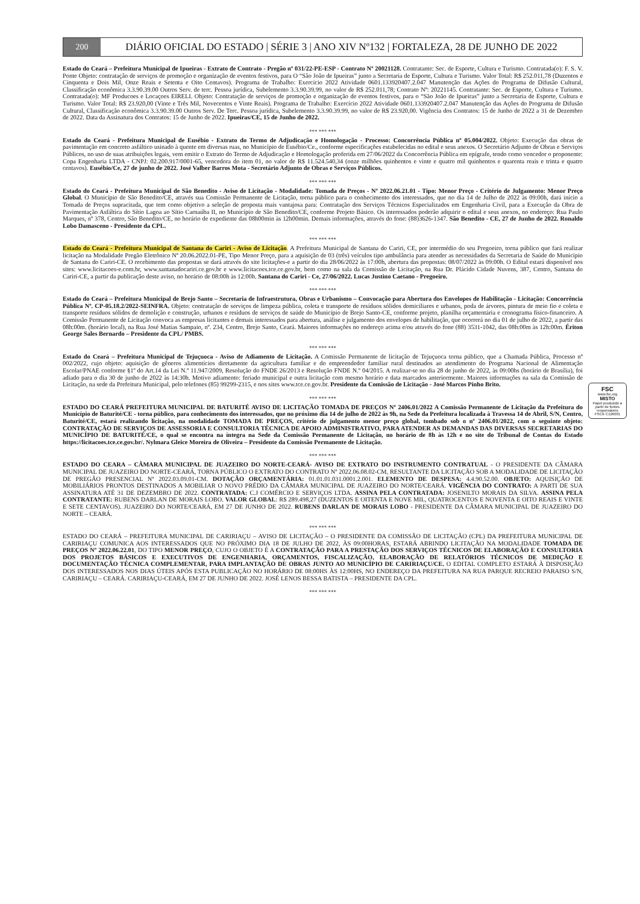200
DIÁRIO OFICIAL DO ESTADO | SÉRIE 3 | ANO XIV Nº132 | FORTALEZA, 28 DE JUNHO DE 2022
Estado do Ceará – Prefeitura Municipal de Ipueiras - Extrato de Contrato - Pregão nº 031/22-PE-ESP - Contrato Nº 20021128. Contratante: Sec. de Esporte, Cultura e Turismo. Contratada(o): F. S. V. Ponte Objeto: contratação de serviços de promoção e organização de eventos festivos, para O “São João de Ipueiras” junto a Secretaria de Esporte, Cultura e Turismo. Valor Total: R$ 252.011,78 (Duzentos e Cinquenta e Dois Mil, Onze Reais e Setenta e Oito Centavos). Programa de Trabalho: Exercício 2022 Atividade 0601.133920407.2.047 Manutenção das Ações do Programa de Difusão Cultural, Classificação econômica 3.3.90.39.00 Outros Serv. de terc. Pessoa jurídica, Subelemento 3.3.90.39.99, no valor de R$ 252.011,78; Contrato Nº: 20221145. Contratante: Sec. de Esporte, Cultura e Turismo. Contratada(o): MF Producoes e Locaçoes EIRELI. Objeto: Contratação de serviços de promoção e organização de eventos festivos, para o “São João de Ipueiras” junto a Secretaria de Esporte, Cultura e Turismo. Valor Total: R$ 23.920,00 (Vinte e Três Mil, Novecentos e Vinte Reais). Programa de Trabalho: Exercício 2022 Atividade 0601.133920407.2.047 Manutenção das Ações do Programa de Difusão Cultural, Classificação econômica 3.3.90.39.00 Outros Serv. De Terc. Pessoa jurídica, Subelemento 3.3.90.39.99, no valor de R$ 23.920,00. Vigência dos Contratos: 15 de Junho de 2022 a 31 de Dezembro de 2022. Data da Assinatura dos Contratos: 15 de Junho de 2022. Ipueiras/CE, 15 de Junho de 2022.
*** *** ***
Estado do Ceará - Prefeitura Municipal de Eusébio - Extrato do Termo de Adjudicação e Homologação - Processo: Concorrência Pública nº 05.004/2022. Objeto: Execução das obras de pavimentação em concreto asfáltico usinado à quente em diversas ruas, no Município de Eusébio/Ce., conforme especificações estabelecidas no edital e seus anexos. O Secretário Adjunto de Obras e Serviços Públicos, no uso de suas atribuições legais, vem emitir o Extrato do Termo de Adjudicação e Homologação proferida em 27/06/2022 da Concorrência Pública em epígrafe, tendo como vencedor o proponente: Copa Engenharia LTDA - CNPJ: 02.200.917/0001-65, vencedora do item 01, no valor de R$ 11.524.540,34 (onze milhões quinhentos e vinte e quatro mil quinhentos e quarenta reais e trinta e quatro centavos). Eusébio/Ce, 27 de junho de 2022. José Valber Barros Mota - Secretário Adjunto de Obras e Serviços Públicos.
*** *** ***
Estado do Ceará - Prefeitura Municipal de São Benedito - Aviso de Licitação - Modalidade: Tomada de Preços - Nº 2022.06.21.01 - Tipo: Menor Preço - Critério de Julgamento: Menor Preço Global. O Município de São Benedito/CE, através sua Comissão Permanente de Licitação, torna público para o conhecimento dos interessados, que no dia 14 de Julho de 2022 às 09:00h, dará início a Tomada de Preços supracitada, que tem como objetivo a seleção de proposta mais vantajosa para: Contratação dos Serviços Técnicos Especializados em Engenharia Civil, para a Execução da Obra de Pavimentação Asfáltica do Sítio Lagoa ao Sítio Carnaúba II, no Município de São Benedito/CE, conforme Projeto Básico. Os interessados poderão adquirir o edital e seus anexos, no endereço: Rua Paulo Marques, nº 378, Centro, São Benedito/CE, no horário de expediente das 08h00min às 12h00min. Demais informações, através do fone: (88)3626-1347. São Benedito - CE, 27 de Junho de 2022. Ronaldo Lobo Damasceno - Presidente da CPL.
*** *** ***
Estado do Ceará - Prefeitura Municipal de Santana do Cariri - Aviso de Licitação. A Prefeitura Municipal de Santana do Cariri, CE, por intermédio do seu Pregoeiro, torna público que fará realizar licitação na Modalidade Pregão Eletrônico Nº 20.06.2022.01-PE, Tipo Menor Preço, para a aquisição de 03 (três) veículos tipo ambulância para atender as necessidades da Secretaria de Saúde do Município de Santana do Cariri-CE. O recebimento das propostas se dará através do site licitações-e a partir do dia 28/06/2022 às 17:00h, abertura das propostas: 08/07/2022 às 09:00h. O Edital estará disponível nos sites: www.licitacoes-e.com.br, www.santanadocariri.ce.gov.br e www.licitacoes.tce.ce.gov.br, bem como na sala da Comissão de Licitação, na Rua Dr. Plácido Cidade Nuvens, 387, Centro, Santana do Cariri-CE, a partir da publicação deste aviso, no horário de 08:00h às 12:00h. Santana do Cariri - Ce, 27/06/2022. Lucas Justino Caetano - Pregoeiro.
*** *** ***
Estado do Ceará – Prefeitura Municipal de Brejo Santo – Secretaria de Infraestrutura, Obras e Urbanismo – Convocação para Abertura dos Envelopes de Habilitação - Licitação: Concorrência Pública Nº. CP-05.18.2/2022-SEINFRA. Objeto: contratação de serviços de limpeza pública, coleta e transporte de resíduos sólidos domiciliares e urbanos, poda de árvores, pintura de meio fio e coleta e transporte resíduos sólidos de demolição e construção, urbanos e resíduos de serviços de saúde do Município de Brejo Santo-CE, conforme projeto, planilha orçamentária e cronograma físico-financeiro. A Comissão Permanente de Licitação convoca as empresas licitantes e demais interessados para abertura, análise e julgamento dos envelopes de habilitação, que ocorrerá no dia 01 de julho de 2022, a partir das 08h:00m. (horário local), na Rua José Matias Sampaio, nº. 234, Centro, Brejo Santo, Ceará. Maiores informações no endereço acima e/ou através do fone (88) 3531-1042, das 08h:00m às 12h:00m. Ériton George Sales Bernardo – Presidente da CPL/ PMBS.
*** *** ***
Estado do Ceará – Prefeitura Municipal de Tejuçuoca - Aviso de Adiamento de Licitação. A Comissão Permanente de licitação de Tejuçuoca torna público, que a Chamada Pública, Processo nº 002/2022, cujo objeto: aquisição de gêneros alimentícios diretamente da agricultura familiar e do empreendedor familiar rural destinados ao atendimento do Programa Nacional de Alimentação Escolar/PNAE conforme §1º do Art.14 da Lei N.º 11.947/2009, Resolução do FNDE 26/2013 e Resolução FNDE N.º 04/2015. A realizar-se no dia 28 de junho de 2022, às 09:00hs (horário de Brasília), foi adiado para o dia 30 de junho de 2022 às 14:30h. Motivo adiamento: feriado municipal e outra licitação com mesmo horário e data marcados anteriormente. Maiores informações na sala da Comissão de Licitação, na sede da Prefeitura Municipal, pelo telefones (85) 99299-2315, e nos sites www.tce.ce.gov.br. Presidente da Comissão de Licitação - José Marcos Pinho Brito.
*** *** ***
ESTADO DO CEARÁ PREFEITURA MUNICIPAL DE BATURITÉ AVISO DE LICITAÇÃO TOMADA DE PREÇOS Nº 2406.01/2022 A Comissão Permanente de Licitação da Prefeitura do Município de Baturité/CE - torna público, para conhecimento dos interessados, que no próximo dia 14 de julho de 2022 às 9h, na Sede da Prefeitura localizada à Travessa 14 de Abril, S/N, Centro, Baturité/CE, estará realizando licitação, na modalidade TOMADA DE PREÇOS, critério de julgamento menor preço global, tombado sob o nº 2406.01/2022, com o seguinte objeto: CONTRATAÇÃO DE SERVIÇOS DE ASSESSORIA E CONSULTORIA TÉCNICA DE APOIO ADMINISTRATIVO, PARA ATENDER AS DEMANDAS DAS DIVERSAS SECRETARIAS DO MUNICÍPIO DE BATURITÉ/CE, o qual se encontra na íntegra na Sede da Comissão Permanente de Licitação, no horário de 8h às 12h e no site do Tribunal de Contas do Estado https://licitacoes.tce.ce.gov.br/. Nylmara Gleice Moreira de Oliveira – Presidente da Comissão Permanente de Licitação.
*** *** ***
ESTADO DO CEARA – CÂMARA MUNICIPAL DE JUAZEIRO DO NORTE-CEARÁ- AVISO DE EXTRATO DO INSTRUMENTO CONTRATUAL - O PRESIDENTE DA CÂMARA MUNICIPAL DE JUAZEIRO DO NORTE-CEARÁ, TORNA PÚBLICO O EXTRATO DO CONTRATO Nº 2022.06.08.02-CM, RESULTANTE DA LICITAÇÃO SOB A MODALIDADE DE LICITAÇÃO DE PREGÃO PRESENCIAL Nº 2022.03.09.01-CM. DOTAÇÃO ORÇAMENTÁRIA: 01.01.01.031.0001.2.001. ELEMENTO DE DESPESA: 4.4.90.52.00. OBJETO: AQUISIÇÃO DE MOBILIÁRIOS PRONTOS DESTINADOS A MOBILIAR O NOVO PRÉDIO DA CÂMARA MUNICIPAL DE JUAZEIRO DO NORTE/CEARÁ. VIGÊNCIA DO CONTRATO: A PARTI DE SUA ASSINATURA ATÉ 31 DE DEZEMBRO DE 2022. CONTRATADA: C.J COMÉRCIO E SERVIÇOS LTDA. ASSINA PELA CONTRATADA: JOSENILTO MORAIS DA SILVA. ASSINA PELA CONTRATANTE: RUBENS DARLAN DE MORAIS LOBO. VALOR GLOBAL: R$ 289.498,27 (DUZENTOS E OITENTA E NOVE MIL, QUATROCENTOS E NOVENTA E OITO REAIS E VINTE E SETE CENTAVOS). JUAZEIRO DO NORTE/CEARÁ, EM 27 DE JUNHO DE 2022. RUBENS DARLAN DE MORAIS LOBO - PRESIDENTE DA CÂMARA MUNICIPAL DE JUAZEIRO DO NORTE – CEARÁ.
*** *** ***
ESTADO DO CEARÁ – PREFEITURA MUNICIPAL DE CARIRIAÇU – AVISO DE LICITAÇÃO – O PRESIDENTE DA COMISSÃO DE LICITAÇÃO (CPL) DA PREFEITURA MUNICIPAL DE CARIRIAÇU COMUNICA AOS INTERESSADOS QUE NO PRÓXIMO DIA 18 DE JULHO DE 2022, ÀS 09:00HORAS, ESTARÁ ABRINDO LICITAÇÃO NA MODALIDADE TOMADA DE PREÇOS Nº 2022.06.22.01, DO TIPO MENOR PREÇO, CUJO O OBJETO É A CONTRATAÇÃO PARA A PRESTAÇÃO DOS SERVIÇOS TÉCNICOS DE ELABORAÇÃO E CONSULTORIA DOS PROJETOS BÁSICOS E EXECUTIVOS DE ENGENHARIA, ORÇAMENTOS, FISCALIZAÇÃO, ELABORAÇÃO DE RELATÓRIOS TÉCNICOS DE MEDIÇÃO E DOCUMENTAÇÃO TÉCNICA COMPLEMENTAR, PARA IMPLANTAÇÃO DE OBRAS JUNTO AO MUNICÍPIO DE CARIRIAÇU/CE. O EDITAL COMPLETO ESTARÁ À DISPOSIÇÃO DOS INTERESSADOS NOS DIAS ÚTEIS APÓS ESTA PUBLICAÇÃO NO HORÁRIO DE 08:00HS ÀS 12:00HS, NO ENDEREÇO DA PREFEITURA NA RUA PARQUE RECREIO PARAISO S/N, CARIRIAÇU – CEARÁ. CARIRIAÇU-CEARÁ, EM 27 DE JUNHO DE 2022. JOSÉ LENOS BESSA BATISTA – PRESIDENTE DA CPL.
*** *** ***
FSC
www.fsc.org
MISTO
Papel produzido a partir de fontes responsáveis
FSC® C126031